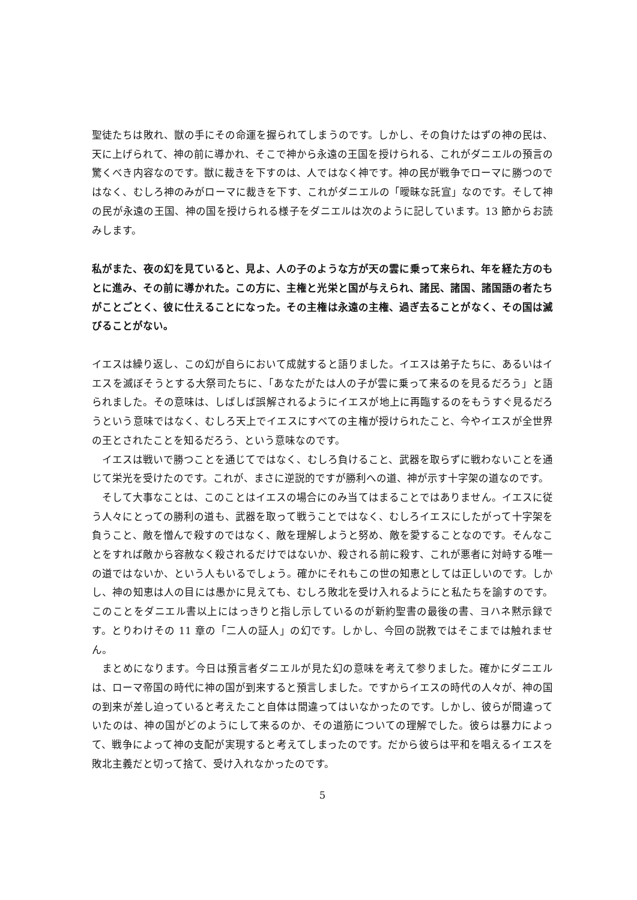聖徒たちは敗れ、獣の手にその命運を握られてしまうのです。しかし、その負けたはずの神の民は、天に上げられて、神の前に導かれ、そこで神から永遠の王国を授けられる、これがダニエルの預言の驚くべき内容なのです。獣に裁きを下すのは、人ではなく神です。神の民が戦争でローマに勝つのではなく、むしろ神のみがローマに裁きを下す、これがダニエルの「曖昧な託宣」なのです。そして神の民が永遠の王国、神の国を授けられる様子をダニエルは次のように記しています。13 節からお読みします。
私がまた、夜の幻を見ていると、見よ、人の子のような方が天の雲に乗って来られ、年を経た方のもとに進み、その前に導かれた。この方に、主権と光栄と国が与えられ、諸民、諸国、諸国語の者たちがことごとく、彼に仕えることになった。その主権は永遠の主権、過ぎ去ることがなく、その国は滅びることがない。
イエスは繰り返し、この幻が自らにおいて成就すると語りました。イエスは弟子たちに、あるいはイエスを滅ぼそうとする大祭司たちに、「あなたがたは人の子が雲に乗って来るのを見るだろう」と語られました。その意味は、しばしば誤解されるようにイエスが地上に再臨するのをもうすぐ見るだろうという意味ではなく、むしろ天上でイエスにすべての主権が授けられたこと、今やイエスが全世界の王とされたことを知るだろう、という意味なのです。
イエスは戦いで勝つことを通じてではなく、むしろ負けること、武器を取らずに戦わないことを通じて栄光を受けたのです。これが、まさに逆説的ですが勝利への道、神が示す十字架の道なのです。
そして大事なことは、このことはイエスの場合にのみ当てはまることではありません。イエスに従う人々にとっての勝利の道も、武器を取って戦うことではなく、むしろイエスにしたがって十字架を負うこと、敵を憎んで殺すのではなく、敵を理解しようと努め、敵を愛することなのです。そんなことをすれば敵から容赦なく殺されるだけではないか、殺される前に殺す、これが悪者に対峙する唯一の道ではないか、という人もいるでしょう。確かにそれもこの世の知恵としては正しいのです。しかし、神の知恵は人の目には愚かに見えても、むしろ敗北を受け入れるようにと私たちを諭すのです。このことをダニエル書以上にはっきりと指し示しているのが新約聖書の最後の書、ヨハネ黙示録です。とりわけその 11 章の「二人の証人」の幻です。しかし、今回の説教ではそこまでは触れません。
まとめになります。今日は預言者ダニエルが見た幻の意味を考えて参りました。確かにダニエルは、ローマ帝国の時代に神の国が到来すると預言しました。ですからイエスの時代の人々が、神の国の到来が差し迫っていると考えたこと自体は間違ってはいなかったのです。しかし、彼らが間違っていたのは、神の国がどのようにして来るのか、その道筋についての理解でした。彼らは暴力によって、戦争によって神の支配が実現すると考えてしまったのです。だから彼らは平和を唱えるイエスを敗北主義だと切って捨て、受け入れなかったのです。
5